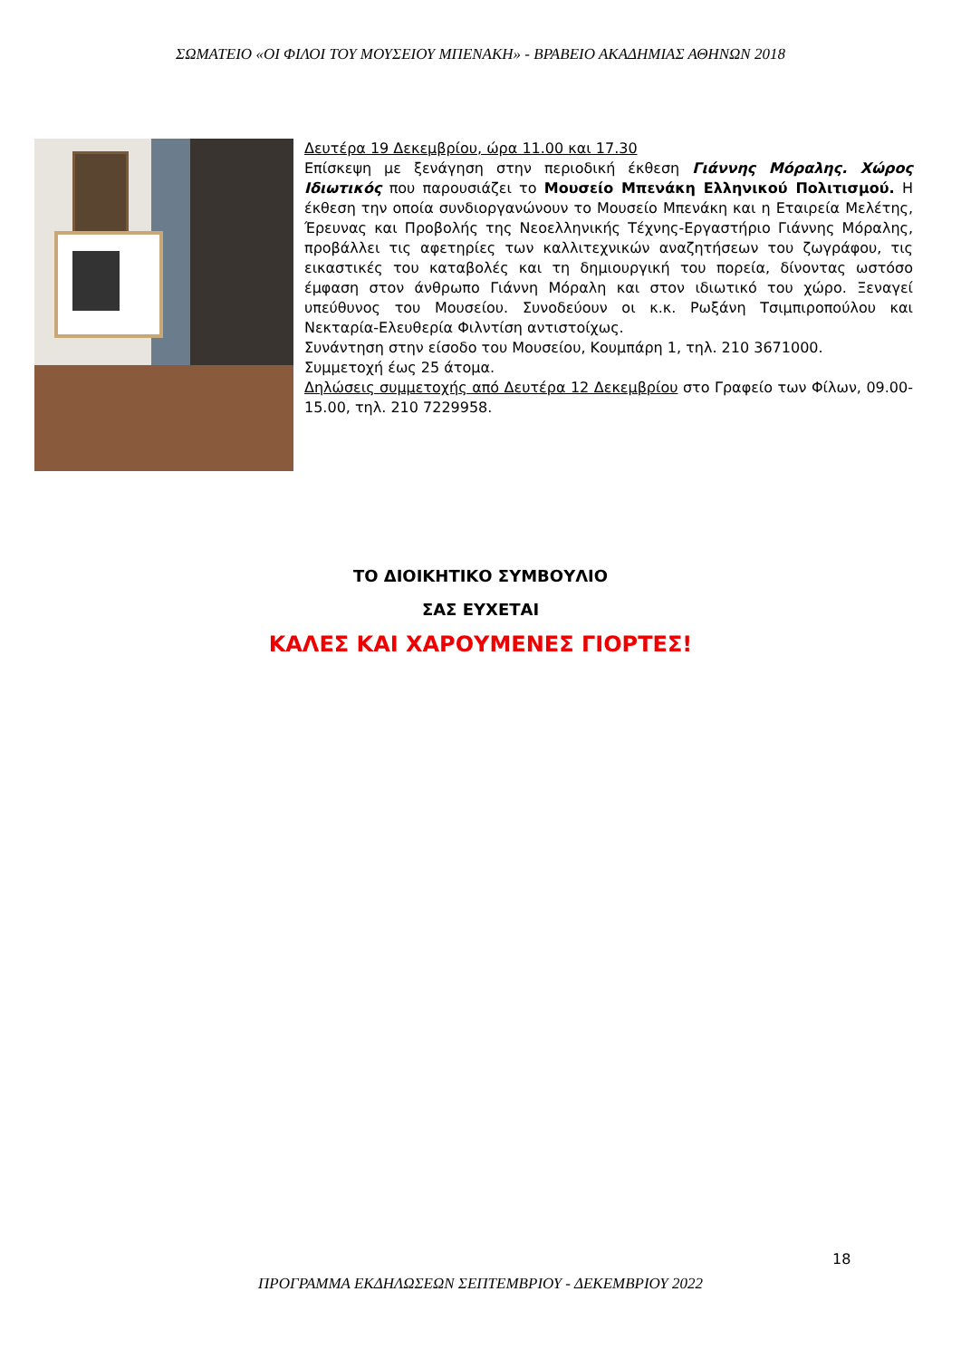ΣΩΜΑΤΕΙΟ «ΟΙ ΦΙΛΟΙ ΤΟΥ ΜΟΥΣΕΙΟΥ ΜΠΕΝΑΚΗ» - ΒΡΑΒΕΙΟ ΑΚΑΔΗΜΙΑΣ ΑΘΗΝΩΝ 2018
Δευτέρα 19 Δεκεμβρίου, ώρα 11.00 και 17.30
Επίσκεψη με ξενάγηση στην περιοδική έκθεση Γιάννης Μόραλης. Χώρος Ιδιωτικός που παρουσιάζει το Μουσείο Μπενάκη Ελληνικού Πολιτισμού. Η έκθεση την οποία συνδιοργανώνουν το Μουσείο Μπενάκη και η Εταιρεία Μελέτης, Έρευνας και Προβολής της Νεοελληνικής Τέχνης-Εργαστήριο Γιάννης Μόραλης, προβάλλει τις αφετηρίες των καλλιτεχνικών αναζητήσεων του ζωγράφου, τις εικαστικές του καταβολές και τη δημιουργική του πορεία, δίνοντας ωστόσο έμφαση στον άνθρωπο Γιάννη Μόραλη και στον ιδιωτικό του χώρο. Ξεναγεί υπεύθυνος του Μουσείου. Συνοδεύουν οι κ.κ. Ρωξάνη Τσιμπιροπούλου και Νεκταρία-Ελευθερία Φιλντίση αντιστοίχως.
Συνάντηση στην είσοδο του Μουσείου, Κουμπάρη 1, τηλ. 210 3671000.
Συμμετοχή έως 25 άτομα.
Δηλώσεις συμμετοχής από Δευτέρα 12 Δεκεμβρίου στο Γραφείο των Φίλων, 09.00-15.00, τηλ. 210 7229958.
ΤΟ ΔΙΟΙΚΗΤΙΚΟ ΣΥΜΒΟΥΛΙΟ
ΣΑΣ ΕΥΧΕΤΑΙ
ΚΑΛΕΣ ΚΑΙ ΧΑΡΟΥΜΕΝΕΣ ΓΙΟΡΤΕΣ!
18
ΠΡΟΓΡΑΜΜΑ ΕΚΔΗΛΩΣΕΩΝ ΣΕΠΤΕΜΒΡΙΟΥ - ΔΕΚΕΜΒΡΙΟΥ 2022